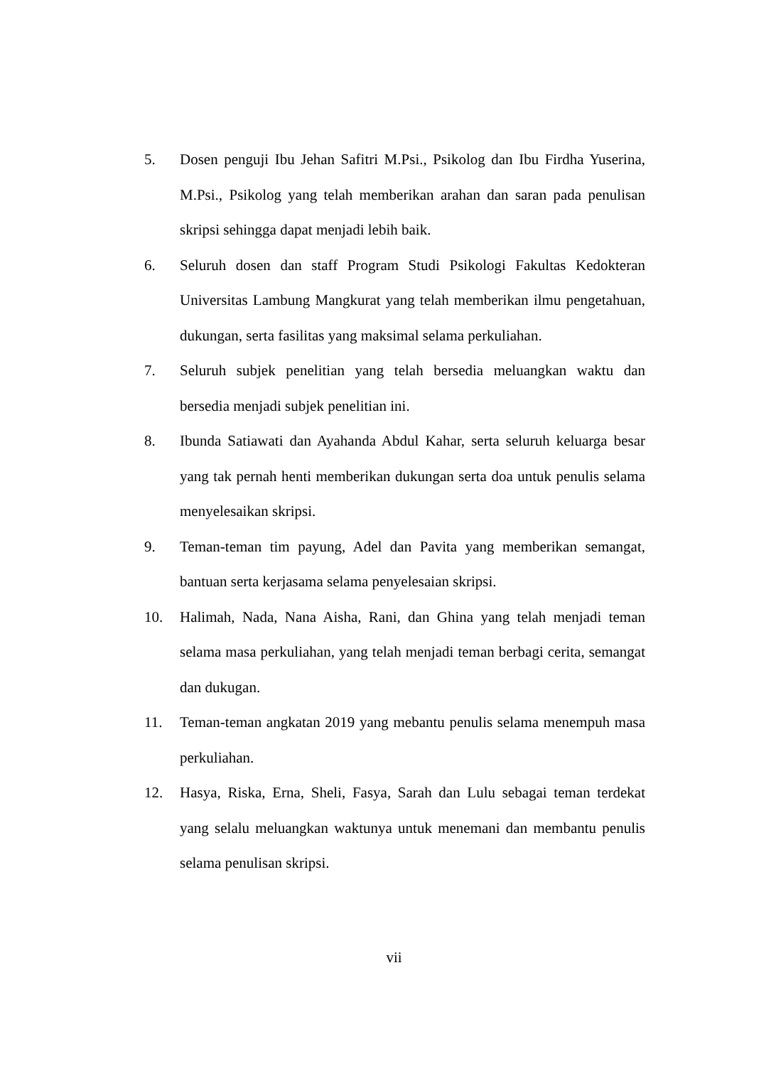5. Dosen penguji Ibu Jehan Safitri M.Psi., Psikolog dan Ibu Firdha Yuserina, M.Psi., Psikolog yang telah memberikan arahan dan saran pada penulisan skripsi sehingga dapat menjadi lebih baik.
6. Seluruh dosen dan staff Program Studi Psikologi Fakultas Kedokteran Universitas Lambung Mangkurat yang telah memberikan ilmu pengetahuan, dukungan, serta fasilitas yang maksimal selama perkuliahan.
7. Seluruh subjek penelitian yang telah bersedia meluangkan waktu dan bersedia menjadi subjek penelitian ini.
8. Ibunda Satiawati dan Ayahanda Abdul Kahar, serta seluruh keluarga besar yang tak pernah henti memberikan dukungan serta doa untuk penulis selama menyelesaikan skripsi.
9. Teman-teman tim payung, Adel dan Pavita yang memberikan semangat, bantuan serta kerjasama selama penyelesaian skripsi.
10. Halimah, Nada, Nana Aisha, Rani, dan Ghina yang telah menjadi teman selama masa perkuliahan, yang telah menjadi teman berbagi cerita, semangat dan dukugan.
11. Teman-teman angkatan 2019 yang mebantu penulis selama menempuh masa perkuliahan.
12. Hasya, Riska, Erna, Sheli, Fasya, Sarah dan Lulu sebagai teman terdekat yang selalu meluangkan waktunya untuk menemani dan membantu penulis selama penulisan skripsi.
vii